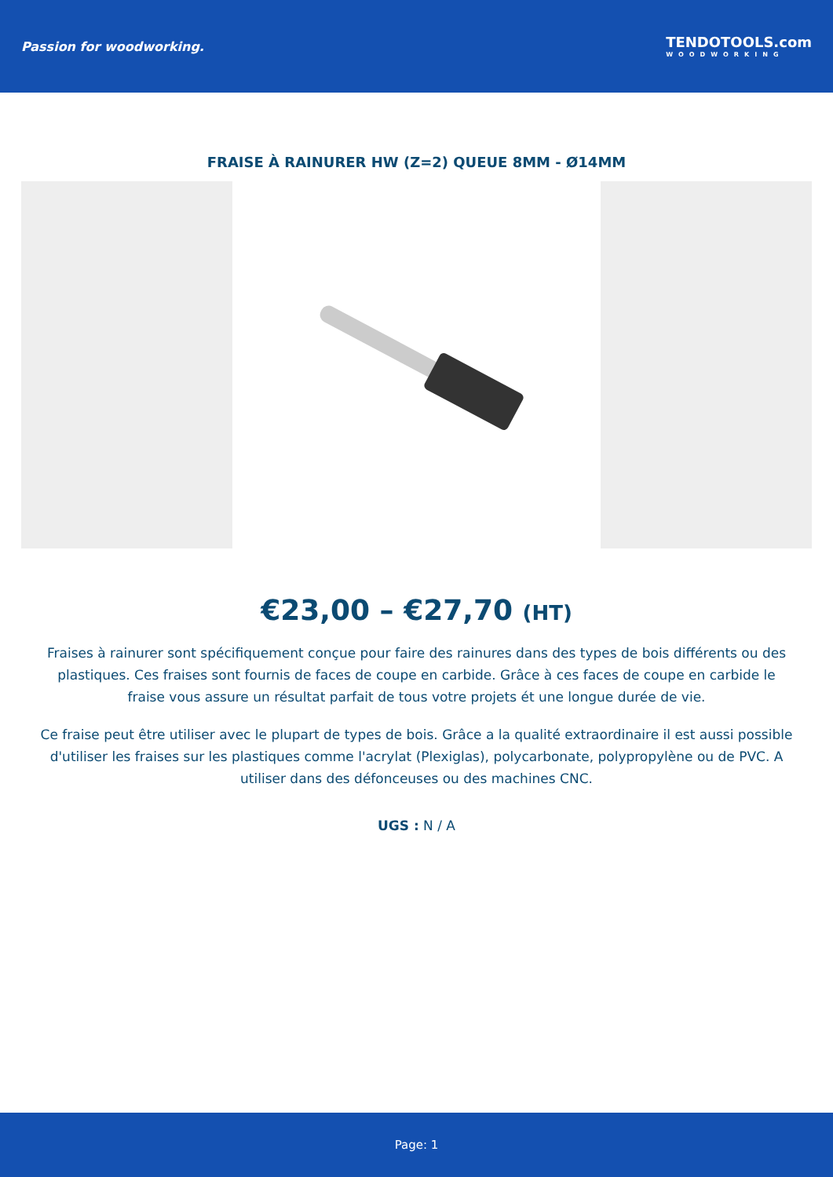Passion for woodworking.
TENDOTOOLS.com
WOODWORKING
FRAISE À RAINURER HW (Z=2) QUEUE 8MM - Ø14MM
€23,00 – €27,70 (HT)
Fraises à rainurer sont spécifiquement conçue pour faire des rainures dans des types de bois différents ou des plastiques. Ces fraises sont fournis de faces de coupe en carbide. Grâce à ces faces de coupe en carbide le fraise vous assure un résultat parfait de tous votre projets ét une longue durée de vie.
Ce fraise peut être utiliser avec le plupart de types de bois. Grâce a la qualité extraordinaire il est aussi possible d'utiliser les fraises sur les plastiques comme l'acrylat (Plexiglas), polycarbonate, polypropylène ou de PVC. A utiliser dans des défonceuses ou des machines CNC.
UGS : N / A
Page: 1